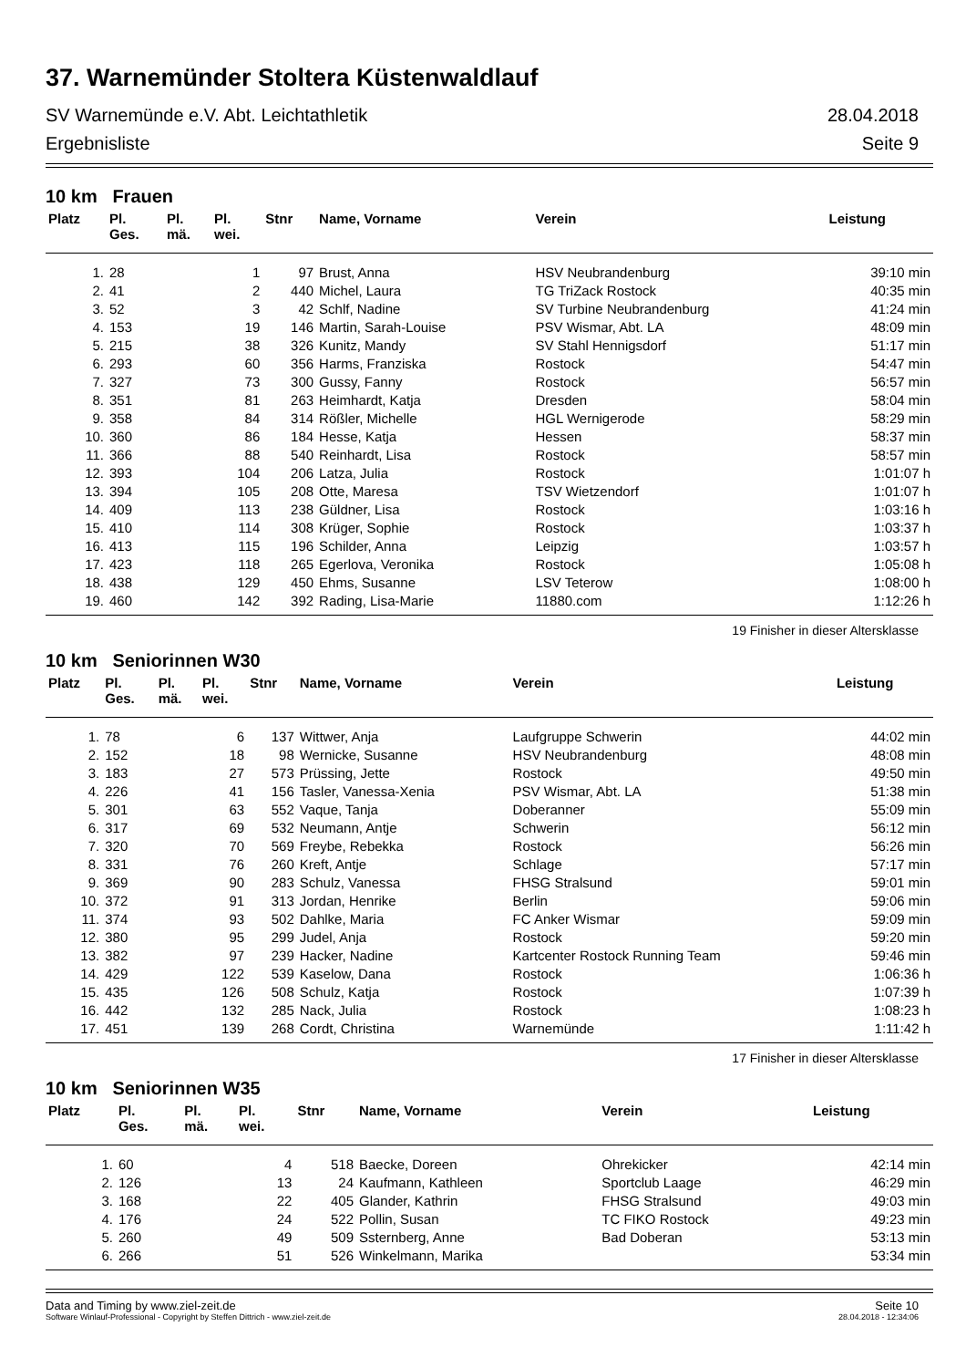37. Warnemünder Stoltera Küstenwaldlauf
SV Warnemünde e.V. Abt. Leichtathletik 28.04.2018
Ergebnisliste Seite 9
10 km Frauen
| Platz | Pl. Ges. | Pl. mä. | Pl. wei. | Stnr | Name, Vorname | Verein | Leistung |
| --- | --- | --- | --- | --- | --- | --- | --- |
| 1. | 28 | | 1 | 97 | Brust, Anna | HSV Neubrandenburg | 39:10 min |
| 2. | 41 | | 2 | 440 | Michel, Laura | TG TriZack Rostock | 40:35 min |
| 3. | 52 | | 3 | 42 | Schlf, Nadine | SV Turbine Neubrandenburg | 41:24 min |
| 4. | 153 | | 19 | 146 | Martin, Sarah-Louise | PSV Wismar, Abt. LA | 48:09 min |
| 5. | 215 | | 38 | 326 | Kunitz, Mandy | SV Stahl Hennigsdorf | 51:17 min |
| 6. | 293 | | 60 | 356 | Harms, Franziska | Rostock | 54:47 min |
| 7. | 327 | | 73 | 300 | Gussy, Fanny | Rostock | 56:57 min |
| 8. | 351 | | 81 | 263 | Heimhardt, Katja | Dresden | 58:04 min |
| 9. | 358 | | 84 | 314 | Rößler, Michelle | HGL Wernigerode | 58:29 min |
| 10. | 360 | | 86 | 184 | Hesse, Katja | Hessen | 58:37 min |
| 11. | 366 | | 88 | 540 | Reinhardt, Lisa | Rostock | 58:57 min |
| 12. | 393 | | 104 | 206 | Latza, Julia | Rostock | 1:01:07 h |
| 13. | 394 | | 105 | 208 | Otte, Maresa | TSV Wietzendorf | 1:01:07 h |
| 14. | 409 | | 113 | 238 | Güldner, Lisa | Rostock | 1:03:16 h |
| 15. | 410 | | 114 | 308 | Krüger, Sophie | Rostock | 1:03:37 h |
| 16. | 413 | | 115 | 196 | Schilder, Anna | Leipzig | 1:03:57 h |
| 17. | 423 | | 118 | 265 | Egerlova, Veronika | Rostock | 1:05:08 h |
| 18. | 438 | | 129 | 450 | Ehms, Susanne | LSV Teterow | 1:08:00 h |
| 19. | 460 | | 142 | 392 | Rading, Lisa-Marie | 11880.com | 1:12:26 h |
19 Finisher in dieser Altersklasse
10 km Seniorinnen W30
| Platz | Pl. Ges. | Pl. mä. | Pl. wei. | Stnr | Name, Vorname | Verein | Leistung |
| --- | --- | --- | --- | --- | --- | --- | --- |
| 1. | 78 | | 6 | 137 | Wittwer, Anja | Laufgruppe Schwerin | 44:02 min |
| 2. | 152 | | 18 | 98 | Wernicke, Susanne | HSV Neubrandenburg | 48:08 min |
| 3. | 183 | | 27 | 573 | Prüssing, Jette | Rostock | 49:50 min |
| 4. | 226 | | 41 | 156 | Tasler, Vanessa-Xenia | PSV Wismar, Abt. LA | 51:38 min |
| 5. | 301 | | 63 | 552 | Vaque, Tanja | Doberanner | 55:09 min |
| 6. | 317 | | 69 | 532 | Neumann, Antje | Schwerin | 56:12 min |
| 7. | 320 | | 70 | 569 | Freybe, Rebekka | Rostock | 56:26 min |
| 8. | 331 | | 76 | 260 | Kreft, Antje | Schlage | 57:17 min |
| 9. | 369 | | 90 | 283 | Schulz, Vanessa | FHSG Stralsund | 59:01 min |
| 10. | 372 | | 91 | 313 | Jordan, Henrike | Berlin | 59:06 min |
| 11. | 374 | | 93 | 502 | Dahlke, Maria | FC Anker Wismar | 59:09 min |
| 12. | 380 | | 95 | 299 | Judel, Anja | Rostock | 59:20 min |
| 13. | 382 | | 97 | 239 | Hacker, Nadine | Kartcenter Rostock Running Team | 59:46 min |
| 14. | 429 | | 122 | 539 | Kaselow, Dana | Rostock | 1:06:36 h |
| 15. | 435 | | 126 | 508 | Schulz, Katja | Rostock | 1:07:39 h |
| 16. | 442 | | 132 | 285 | Nack, Julia | Rostock | 1:08:23 h |
| 17. | 451 | | 139 | 268 | Cordt, Christina | Warnemünde | 1:11:42 h |
17 Finisher in dieser Altersklasse
10 km Seniorinnen W35
| Platz | Pl. Ges. | Pl. mä. | Pl. wei. | Stnr | Name, Vorname | Verein | Leistung |
| --- | --- | --- | --- | --- | --- | --- | --- |
| 1. | 60 | | 4 | 518 | Baecke, Doreen | Ohrekicker | 42:14 min |
| 2. | 126 | | 13 | 24 | Kaufmann, Kathleen | Sportclub Laage | 46:29 min |
| 3. | 168 | | 22 | 405 | Glander, Kathrin | FHSG Stralsund | 49:03 min |
| 4. | 176 | | 24 | 522 | Pollin, Susan | TC FIKO Rostock | 49:23 min |
| 5. | 260 | | 49 | 509 | Ssternberg, Anne | Bad Doberan | 53:13 min |
| 6. | 266 | | 51 | 526 | Winkelmann, Marika | | 53:34 min |
Data and Timing by www.ziel-zeit.de Seite 10
Software Winlauf-Professional - Copyright by Steffen Dittrich - www.ziel-zeit.de 28.04.2018 - 12:34:06